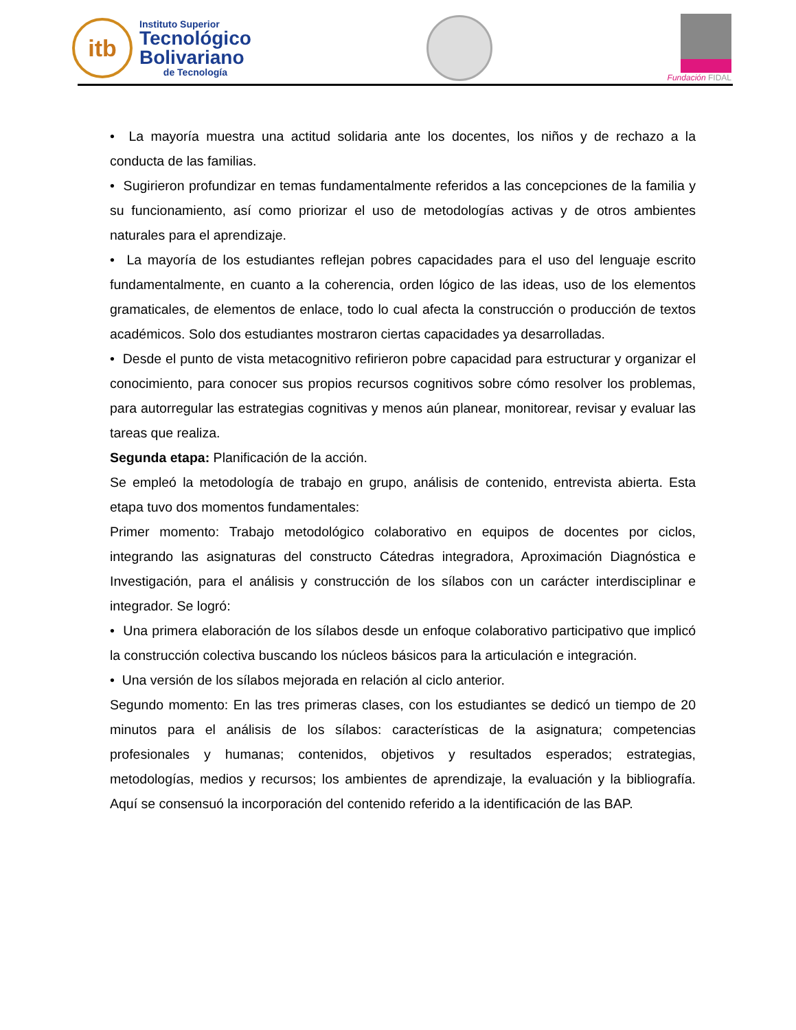itb
Instituto Superior
Tecnológico
Bolivariano
de Tecnología
Fundación FIDAL
• La mayoría muestra una actitud solidaria ante los docentes, los niños y de rechazo a la conducta de las familias.
• Sugirieron profundizar en temas fundamentalmente referidos a las concepciones de la familia y su funcionamiento, así como priorizar el uso de metodologías activas y de otros ambientes naturales para el aprendizaje.
• La mayoría de los estudiantes reflejan pobres capacidades para el uso del lenguaje escrito fundamentalmente, en cuanto a la coherencia, orden lógico de las ideas, uso de los elementos gramaticales, de elementos de enlace, todo lo cual afecta la construcción o producción de textos académicos. Solo dos estudiantes mostraron ciertas capacidades ya desarrolladas.
• Desde el punto de vista metacognitivo refirieron pobre capacidad para estructurar y organizar el conocimiento, para conocer sus propios recursos cognitivos sobre cómo resolver los problemas, para autorregular las estrategias cognitivas y menos aún planear, monitorear, revisar y evaluar las tareas que realiza.
Segunda etapa: Planificación de la acción.
Se empleó la metodología de trabajo en grupo, análisis de contenido, entrevista abierta. Esta etapa tuvo dos momentos fundamentales:
Primer momento: Trabajo metodológico colaborativo en equipos de docentes por ciclos, integrando las asignaturas del constructo Cátedras integradora, Aproximación Diagnóstica e Investigación, para el análisis y construcción de los sílabos con un carácter interdisciplinar e integrador. Se logró:
• Una primera elaboración de los sílabos desde un enfoque colaborativo participativo que implicó la construcción colectiva buscando los núcleos básicos para la articulación e integración.
• Una versión de los sílabos mejorada en relación al ciclo anterior.
Segundo momento: En las tres primeras clases, con los estudiantes se dedicó un tiempo de 20 minutos para el análisis de los sílabos: características de la asignatura; competencias profesionales y humanas; contenidos, objetivos y resultados esperados; estrategias, metodologías, medios y recursos; los ambientes de aprendizaje, la evaluación y la bibliografía. Aquí se consensuó la incorporación del contenido referido a la identificación de las BAP.